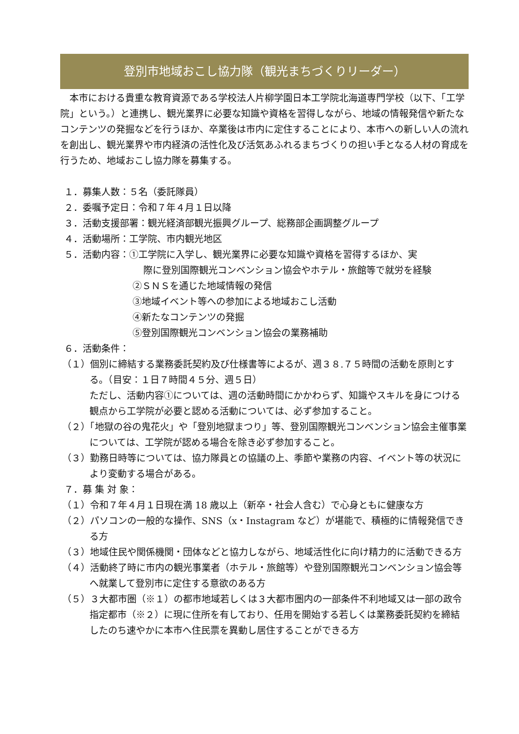登別市地域おこし協力隊（観光まちづくりリーダー）
本市における貴重な教育資源である学校法人片柳学園日本工学院北海道専門学校（以下、「工学院」という。）と連携し、観光業界に必要な知識や資格を習得しながら、地域の情報発信や新たなコンテンツの発掘などを行うほか、卒業後は市内に定住することにより、本市への新しい人の流れを創出し、観光業界や市内経済の活性化及び活気あふれるまちづくりの担い手となる人材の育成を行うため、地域おこし協力隊を募集する。
１．募集人数：５名（委託隊員）
２．委嘱予定日：令和７年４月１日以降
３．活動支援部署：観光経済部観光振興グループ、総務部企画調整グループ
４．活動場所：工学院、市内観光地区
５．活動内容：①工学院に入学し、観光業界に必要な知識や資格を習得するほか、実
際に登別国際観光コンベンション協会やホテル・旅館等で就労を経験
②ＳＮＳを通じた地域情報の発信
③地域イベント等への参加による地域おこし活動
④新たなコンテンツの発掘
⑤登別国際観光コンベンション協会の業務補助
６．活動条件：
（１）個別に締結する業務委託契約及び仕様書等によるが、週３８.７５時間の活動を原則とする。（目安：１日７時間４５分、週５日）
ただし、活動内容①については、週の活動時間にかかわらず、知識やスキルを身につける観点から工学院が必要と認める活動については、必ず参加すること。
（２）「地獄の谷の鬼花火」や「登別地獄まつり」等、登別国際観光コンベンション協会主催事業については、工学院が認める場合を除き必ず参加すること。
（３）勤務日時等については、協力隊員との協議の上、季節や業務の内容、イベント等の状況により変動する場合がある。
７．募 集 対 象：
（１）令和７年４月１日現在満 18 歳以上（新卒・社会人含む）で心身ともに健康な方
（２）パソコンの一般的な操作、SNS（x・Instagram など）が堪能で、積極的に情報発信できる方
（３）地域住民や関係機関・団体などと協力しながら、地域活性化に向け精力的に活動できる方
（４）活動終了時に市内の観光事業者（ホテル・旅館等）や登別国際観光コンベンション協会等へ就業して登別市に定住する意欲のある方
（５）３大都市圏（※１）の都市地域若しくは３大都市圏内の一部条件不利地域又は一部の政令指定都市（※２）に現に住所を有しており、任用を開始する若しくは業務委託契約を締結したのち速やかに本市へ住民票を異動し居住することができる方